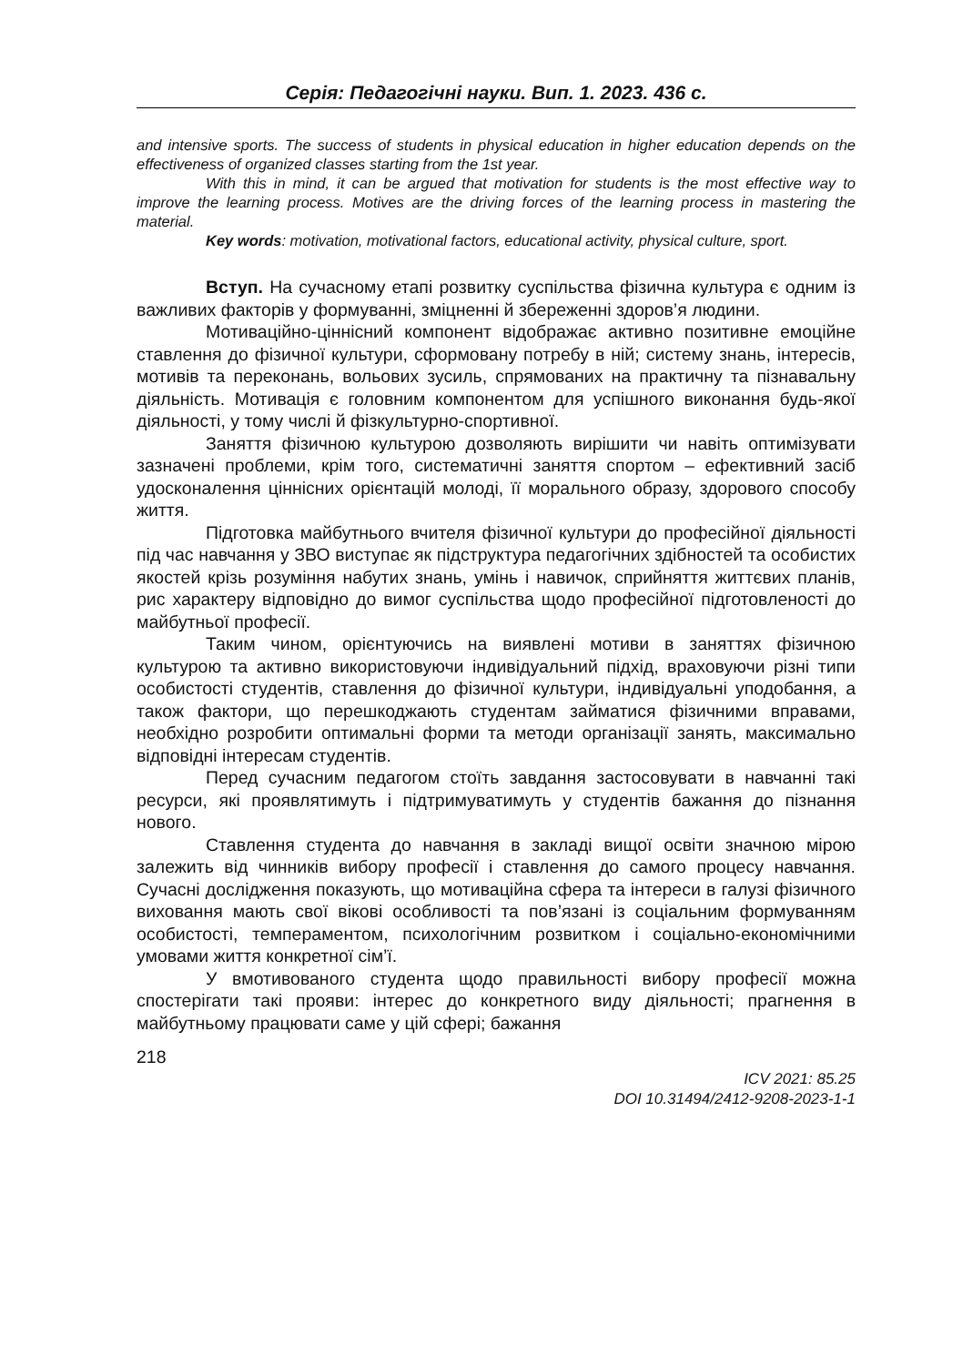Серія: Педагогічні науки. Вип. 1. 2023. 436 с.
and intensive sports. The success of students in physical education in higher education depends on the effectiveness of organized classes starting from the 1st year.
With this in mind, it can be argued that motivation for students is the most effective way to improve the learning process. Motives are the driving forces of the learning process in mastering the material.
Key words: motivation, motivational factors, educational activity, physical culture, sport.
Вступ. На сучасному етапі розвитку суспільства фізична культура є одним із важливих факторів у формуванні, зміцненні й збереженні здоров’я людини.
Мотиваційно-ціннісний компонент відображає активно позитивне емоційне ставлення до фізичної культури, сформовану потребу в ній; систему знань, інтересів, мотивів та переконань, вольових зусиль, спрямованих на практичну та пізнавальну діяльність. Мотивація є головним компонентом для успішного виконання будь-якої діяльності, у тому числі й фізкультурно-спортивної.
Заняття фізичною культурою дозволяють вирішити чи навіть оптимізувати зазначені проблеми, крім того, систематичні заняття спортом – ефективний засіб удосконалення ціннісних орієнтацій молоді, її морального образу, здорового способу життя.
Підготовка майбутнього вчителя фізичної культури до професійної діяльності під час навчання у ЗВО виступає як підструктура педагогічних здібностей та особистих якостей крізь розуміння набутих знань, умінь і навичок, сприйняття життєвих планів, рис характеру відповідно до вимог суспільства щодо професійної підготовленості до майбутньої професії.
Таким чином, орієнтуючись на виявлені мотиви в заняттях фізичною культурою та активно використовуючи індивідуальний підхід, враховуючи різні типи особистості студентів, ставлення до фізичної культури, індивідуальні уподобання, а також фактори, що перешкоджають студентам займатися фізичними вправами, необхідно розробити оптимальні форми та методи організації занять, максимально відповідні інтересам студентів.
Перед сучасним педагогом стоїть завдання застосовувати в навчанні такі ресурси, які проявлятимуть і підтримуватимуть у студентів бажання до пізнання нового.
Ставлення студента до навчання в закладі вищої освіти значною мірою залежить від чинників вибору професії і ставлення до самого процесу навчання. Сучасні дослідження показують, що мотиваційна сфера та інтереси в галузі фізичного виховання мають свої вікові особливості та пов’язані із соціальним формуванням особистості, темпераментом, психологічним розвитком і соціально-економічними умовами життя конкретної сім’ї.
У вмотивованого студента щодо правильності вибору професії можна спостерігати такі прояви: інтерес до конкретного виду діяльності; прагнення в майбутньому працювати саме у цій сфері; бажання
218
ICV 2021: 85.25
DOI 10.31494/2412-9208-2023-1-1